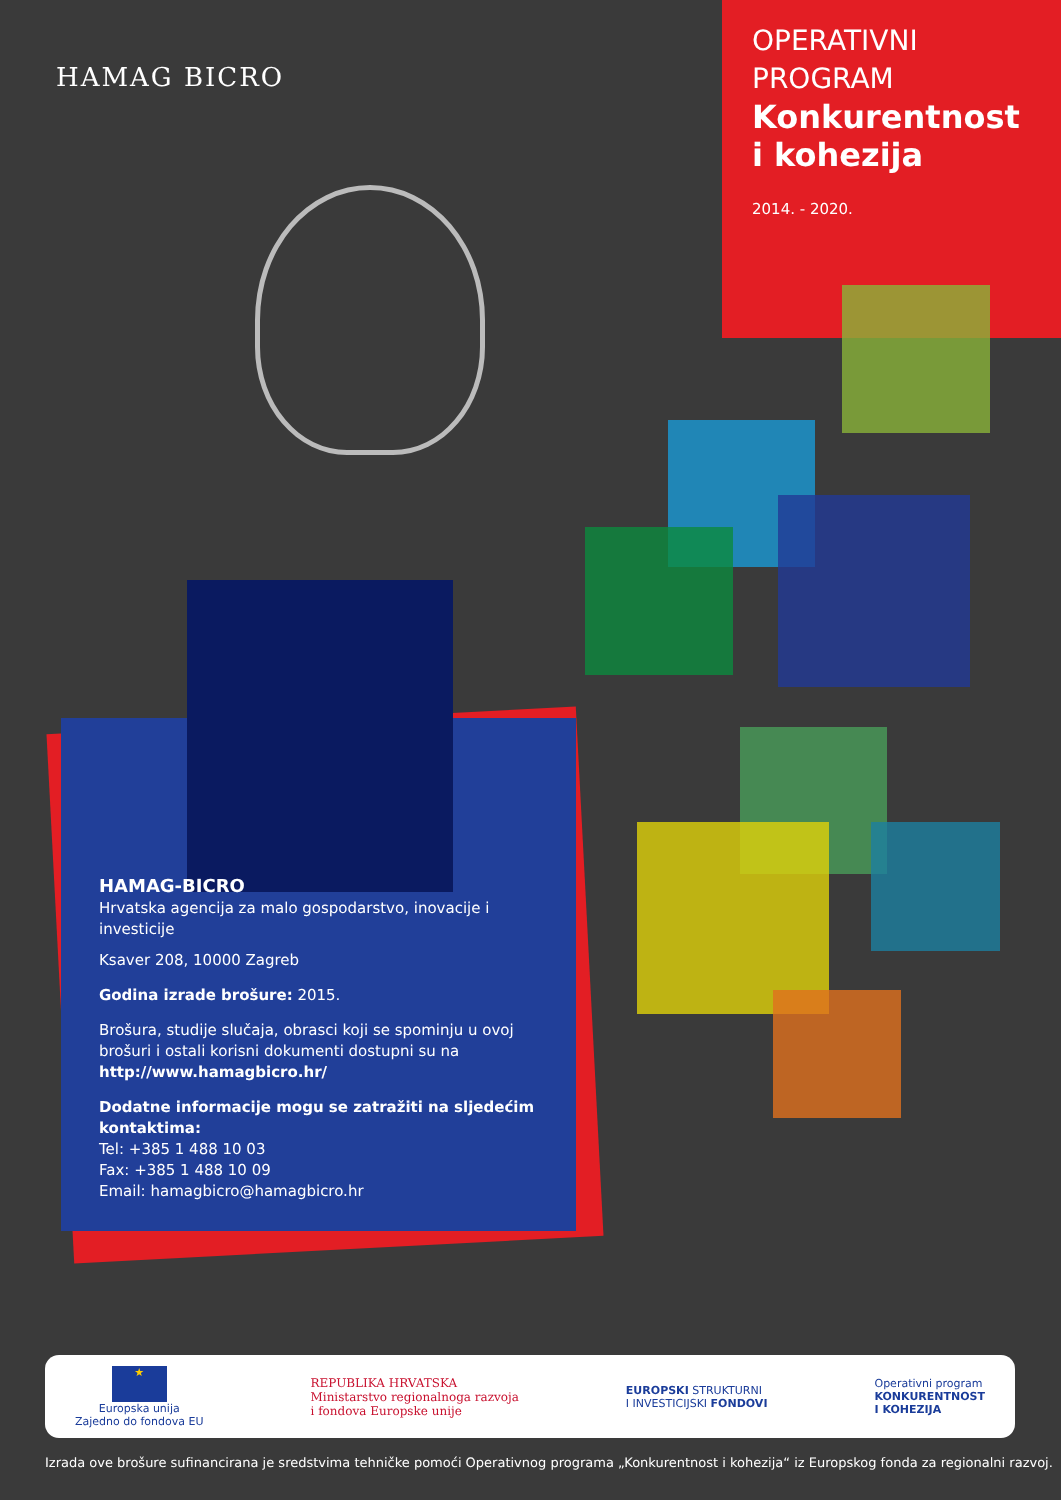HAMAG BICRO
OPERATIVNI
PROGRAM
Konkurentnost
i kohezija
2014. - 2020.
HAMAG-BICRO
Hrvatska agencija za malo gospodarstvo, inovacije i investicije
Ksaver 208, 10000 Zagreb
Godina izrade brošure: 2015.
Brošura, studije slučaja, obrasci koji se spominju u ovoj brošuri i ostali korisni dokumenti dostupni su na http://www.hamagbicro.hr/
Dodatne informacije mogu se zatražiti na sljedećim kontaktima:
Tel: +385 1 488 10 03
Fax: +385 1 488 10 09
Email: hamagbicro@hamagbicro.hr
★
Europska unija
Zajedno do fondova EU
REPUBLIKA HRVATSKA
Ministarstvo regionalnoga razvoja
i fondova Europske unije
EUROPSKI STRUKTURNI
I INVESTICIJSKI FONDOVI
Operativni program
KONKURENTNOST
I KOHEZIJA
Izrada ove brošure sufinancirana je sredstvima tehničke pomoći Operativnog programa „Konkurentnost i kohezija“ iz Europskog fonda za regionalni razvoj.